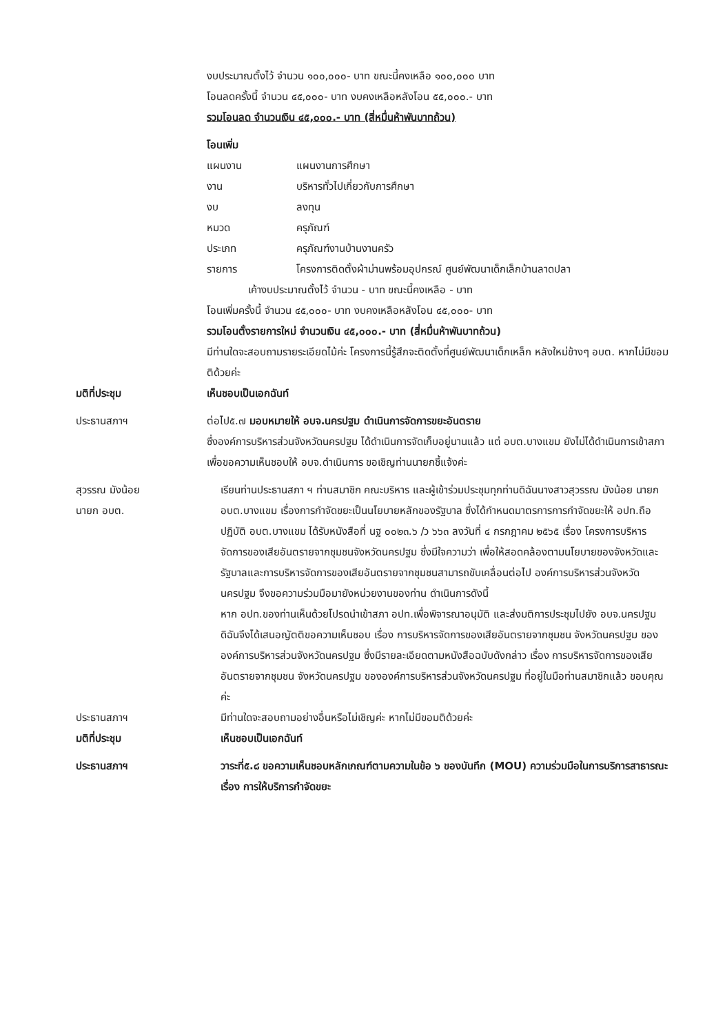งบประมาณตั้งไว้ จำนวน ๑๐๐,๐๐๐- บาท ขณะนี้คงเหลือ ๑๐๐,๐๐๐ บาท
โอนลดครั้งนี้ จำนวน ๔๕,๐๐๐- บาท งบคงเหลือหลังโอน ๕๕,๐๐๐.- บาท
รวมโอนลด จำนวนเงิน ๔๕,๐๐๐.- บาท (สี่หมื่นห้าพันบาทถ้วน)
โอนเพิ่ม
แผนงาน แผนงานการศึกษา
งาน บริหารทั่วไปเกี่ยวกับการศึกษา
งบ ลงทุน
หมวด ครุภัณฑ์
ประเภท ครุภัณฑ์งานบ้านงานครัว
รายการ โครงการติดตั้งผ้าม่านพร้อมอุปกรณ์ ศูนย์พัฒนาเด็กเล็กบ้านลาดปลา
เค้างบประมาณตั้งไว้ จำนวน - บาท ขณะนี้คงเหลือ - บาท
โอนเพิ่มครั้งนี้ จำนวน ๔๕,๐๐๐- บาท งบคงเหลือหลังโอน ๔๕,๐๐๐- บาท
รวมโอนตั้งรายการใหม่ จำนวนเงิน ๔๕,๐๐๐.- บาท (สี่หมื่นห้าพันบาทถ้วน)
มีท่านใดจะสอบถามรายระเอียดไม้ค่ะ โครงการนี้รู้สึกจะติดตั้งที่ศูนย์พัฒนาเด็กเหล็ก หลังใหม่ข้างๆ อบต. หากไม่มีขอมติด้วยค่ะ
มติที่ประชุม เห็นชอบเป็นเอกฉันท์
ประธานสภาฯ ต่อไป๕.๗ มอบหมายให้ อบจ.นครปฐม ดำเนินการจัดการขยะอันตราย
ซึ่งองค์การบริหารส่วนจังหวัดนครปฐม ได้ดำเนินการจัดเก็บอยู่นานแล้ว แต่ อบต.บางแขม ยังไม่ได้ดำเนินการเข้าสภาเพื่อขอความเห็นชอบให้ อบจ.ดำเนินการ ขอเชิญท่านนายกชี้แจ้งค่ะ
สุวรรณ มังน้อย
นายก อบต.
เรียนท่านประธานสภา ฯ ท่านสมาชิก คณะบริหาร และผู้เข้าร่วมประชุมทุกท่านดิฉันนางสาวสุวรรณ มังน้อย นายก อบต.บางแขม เรื่องการกำจัดขยะเป็นนโยบายหลักของรัฐบาล ซึ่งได้กำหนดมาตรการการกำจัดขยะให้ อปท.ถือปฏิบัติ อบต.บางแขม ได้รับหนังสือที่ นฐ ๐๐๒๓.๖ /ว ๖๖๓ ลงวันที่ ๔ กรกฎาคม ๒๕๖๕ เรื่อง โครงการบริหารจัดการของเสียอันตรายจากชุมชนจังหวัดนครปฐม ซึ่งมีใจความว่า เพื่อให้สอดคล้องตามนโยบายของจังหวัดและรัฐบาลและการบริหารจัดการของเสียอันตรายจากชุมชนสามารถขับเคลื่อนต่อไป องค์การบริหารส่วนจังหวัดนครปฐม จึงขอความร่วมมือมายังหน่วยงานของท่าน ดำเนินการดังนี้
หาก อปท.ของท่านเห็นด้วยโปรดนำเข้าสภา อปท.เพื่อพิจารณาอนุมัติ และส่งมติการประชุมไปยัง อบจ.นครปฐม ดิฉันจึงได้เสนอญัตติขอความเห็นชอบ เรื่อง การบริหารจัดการของเสียอันตรายจากชุมชน จังหวัดนครปฐม ขององค์การบริหารส่วนจังหวัดนครปฐม ซึ่งมีรายละเอียดตามหนังสือฉบับดังกล่าว เรื่อง การบริหารจัดการของเสียอันตรายจากชุมชน จังหวัดนครปฐม ขององค์การบริหารส่วนจังหวัดนครปฐม ที่อยู่ในมือท่านสมาชิกแล้ว ขอบคุณค่ะ
ประธานสภาฯ มีท่านใดจะสอบถามอย่างอื่นหรือไม่เชิญค่ะ หากไม่มีขอมติด้วยค่ะ
มติที่ประชุม เห็นชอบเป็นเอกฉันท์
ประธานสภาฯ วาระที่๕.๘ ขอความเห็นชอบหลักเกณฑ์ตามความในข้อ ๖ ของบันทึก (MOU) ความร่วมมือในการบริการสาธารณะ เรื่อง การให้บริการกำจัดขยะ